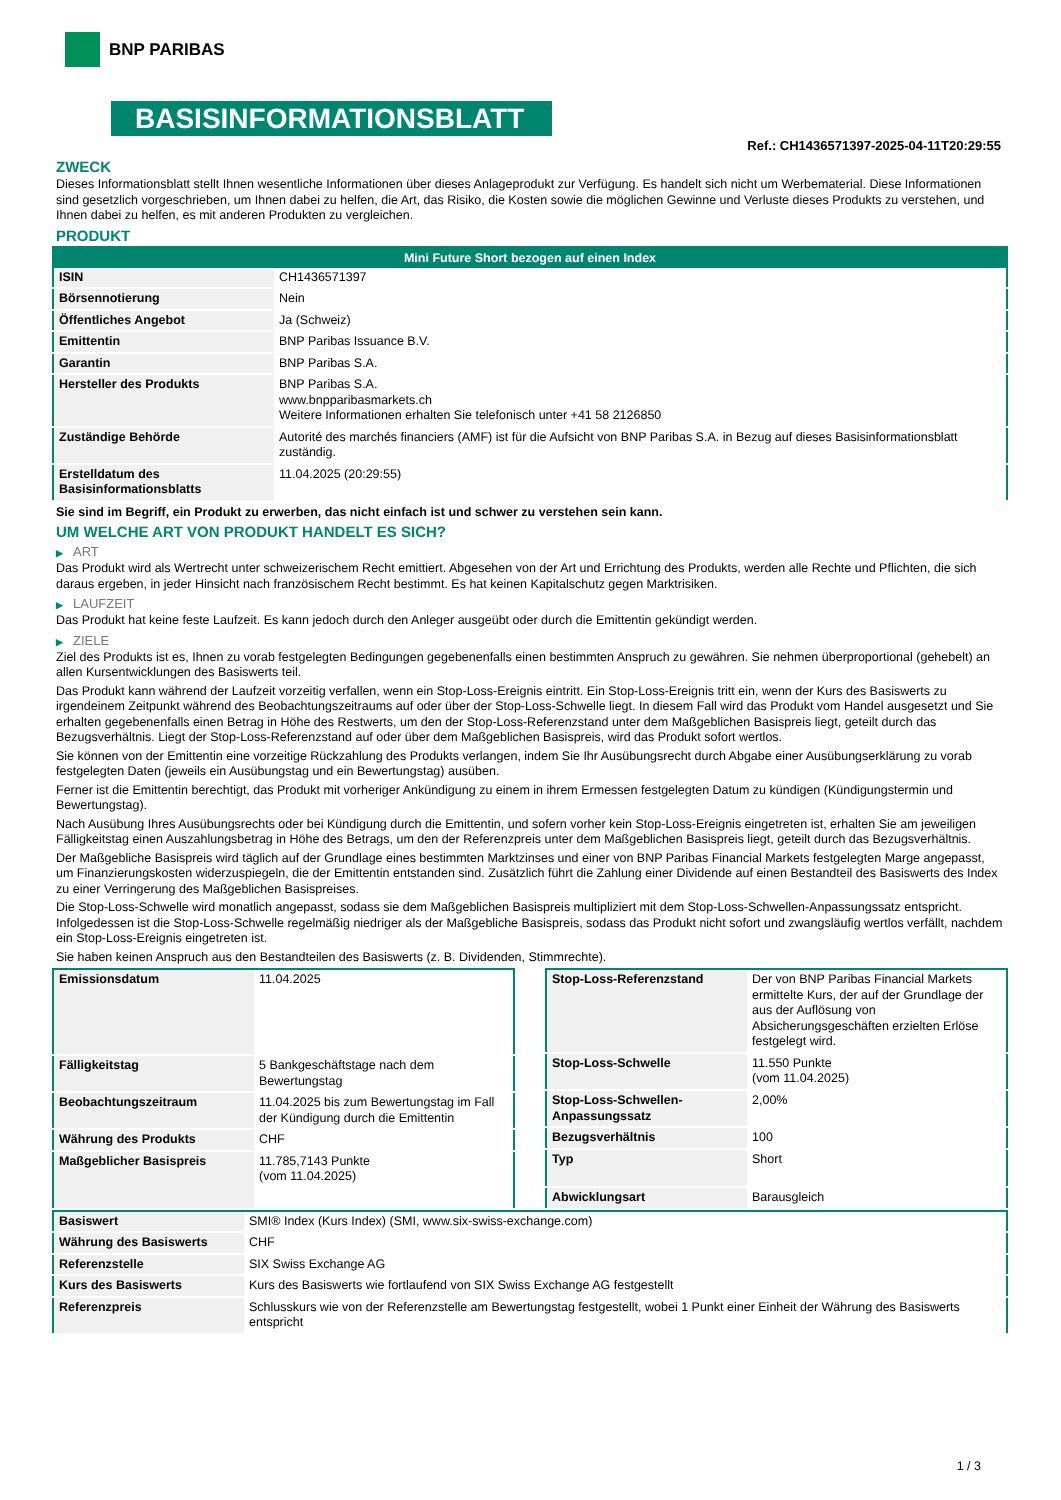BNP PARIBAS
BASISINFORMATIONSBLATT
Ref.: CH1436571397-2025-04-11T20:29:55
ZWECK
Dieses Informationsblatt stellt Ihnen wesentliche Informationen über dieses Anlageprodukt zur Verfügung. Es handelt sich nicht um Werbematerial. Diese Informationen sind gesetzlich vorgeschrieben, um Ihnen dabei zu helfen, die Art, das Risiko, die Kosten sowie die möglichen Gewinne und Verluste dieses Produkts zu verstehen, und Ihnen dabei zu helfen, es mit anderen Produkten zu vergleichen.
PRODUKT
| Mini Future Short bezogen auf einen Index | |
| --- | --- |
| ISIN | CH1436571397 |
| Börsennotierung | Nein |
| Öffentliches Angebot | Ja (Schweiz) |
| Emittentin | BNP Paribas Issuance B.V. |
| Garantin | BNP Paribas S.A. |
| Hersteller des Produkts | BNP Paribas S.A. www.bnpparibasmarkets.ch Weitere Informationen erhalten Sie telefonisch unter +41 58 2126850 |
| Zuständige Behörde | Autorité des marchés financiers (AMF) ist für die Aufsicht von BNP Paribas S.A. in Bezug auf dieses Basisinformationsblatt zuständig. |
| Erstelldatum des Basisinformationsblatts | 11.04.2025 (20:29:55) |
Sie sind im Begriff, ein Produkt zu erwerben, das nicht einfach ist und schwer zu verstehen sein kann.
UM WELCHE ART VON PRODUKT HANDELT ES SICH?
▶ ART
Das Produkt wird als Wertrecht unter schweizerischem Recht emittiert. Abgesehen von der Art und Errichtung des Produkts, werden alle Rechte und Pflichten, die sich daraus ergeben, in jeder Hinsicht nach französischem Recht bestimmt. Es hat keinen Kapitalschutz gegen Marktrisiken.
▶ LAUFZEIT
Das Produkt hat keine feste Laufzeit. Es kann jedoch durch den Anleger ausgeübt oder durch die Emittentin gekündigt werden.
▶ ZIELE
Ziel des Produkts ist es, Ihnen zu vorab festgelegten Bedingungen gegebenenfalls einen bestimmten Anspruch zu gewähren. Sie nehmen überproportional (gehebelt) an allen Kursentwicklungen des Basiswerts teil.
Das Produkt kann während der Laufzeit vorzeitig verfallen, wenn ein Stop-Loss-Ereignis eintritt. Ein Stop-Loss-Ereignis tritt ein, wenn der Kurs des Basiswerts zu irgendeinem Zeitpunkt während des Beobachtungszeitraums auf oder über der Stop-Loss-Schwelle liegt. In diesem Fall wird das Produkt vom Handel ausgesetzt und Sie erhalten gegebenenfalls einen Betrag in Höhe des Restwerts, um den der Stop-Loss-Referenzstand unter dem Maßgeblichen Basispreis liegt, geteilt durch das Bezugsverhältnis. Liegt der Stop-Loss-Referenzstand auf oder über dem Maßgeblichen Basispreis, wird das Produkt sofort wertlos.
Sie können von der Emittentin eine vorzeitige Rückzahlung des Produkts verlangen, indem Sie Ihr Ausübungsrecht durch Abgabe einer Ausübungserklärung zu vorab festgelegten Daten (jeweils ein Ausübungstag und ein Bewertungstag) ausüben.
Ferner ist die Emittentin berechtigt, das Produkt mit vorheriger Ankündigung zu einem in ihrem Ermessen festgelegten Datum zu kündigen (Kündigungstermin und Bewertungstag).
Nach Ausübung Ihres Ausübungsrechts oder bei Kündigung durch die Emittentin, und sofern vorher kein Stop-Loss-Ereignis eingetreten ist, erhalten Sie am jeweiligen Fälligkeitstag einen Auszahlungsbetrag in Höhe des Betrags, um den der Referenzpreis unter dem Maßgeblichen Basispreis liegt, geteilt durch das Bezugsverhältnis.
Der Maßgebliche Basispreis wird täglich auf der Grundlage eines bestimmten Marktzinses und einer von BNP Paribas Financial Markets festgelegten Marge angepasst, um Finanzierungskosten widerzuspiegeln, die der Emittentin entstanden sind. Zusätzlich führt die Zahlung einer Dividende auf einen Bestandteil des Basiswerts des Index zu einer Verringerung des Maßgeblichen Basispreises.
Die Stop-Loss-Schwelle wird monatlich angepasst, sodass sie dem Maßgeblichen Basispreis multipliziert mit dem Stop-Loss-Schwellen-Anpassungssatz entspricht. Infolgedessen ist die Stop-Loss-Schwelle regelmäßig niedriger als der Maßgebliche Basispreis, sodass das Produkt nicht sofort und zwangsläufig wertlos verfällt, nachdem ein Stop-Loss-Ereignis eingetreten ist.
Sie haben keinen Anspruch aus den Bestandteilen des Basiswerts (z. B. Dividenden, Stimmrechte).
| Emissionsdatum | 11.04.2025 |
| Fälligkeitstag | 5 Bankgeschäftstage nach dem Bewertungstag |
| Beobachtungszeitraum | 11.04.2025 bis zum Bewertungstag im Fall der Kündigung durch die Emittentin |
| Währung des Produkts | CHF |
| Maßgeblicher Basispreis | 11.785,7143 Punkte (vom 11.04.2025) |
| Stop-Loss-Referenzstand | Der von BNP Paribas Financial Markets ermittelte Kurs, der auf der Grundlage der aus der Auflösung von Absicherungsgeschäften erzielten Erlöse festgelegt wird. |
| Stop-Loss-Schwelle | 11.550 Punkte (vom 11.04.2025) |
| Stop-Loss-Schwellen-Anpassungssatz | 2,00% |
| Bezugsverhältnis | 100 |
| Typ | Short |
| Abwicklungsart | Barausgleich |
| Basiswert | SMI® Index (Kurs Index) (SMI, www.six-swiss-exchange.com) |
| Währung des Basiswerts | CHF |
| Referenzstelle | SIX Swiss Exchange AG |
| Kurs des Basiswerts | Kurs des Basiswerts wie fortlaufend von SIX Swiss Exchange AG festgestellt |
| Referenzpreis | Schlusskurs wie von der Referenzstelle am Bewertungstag festgestellt, wobei 1 Punkt einer Einheit der Währung des Basiswerts entspricht |
1 / 3